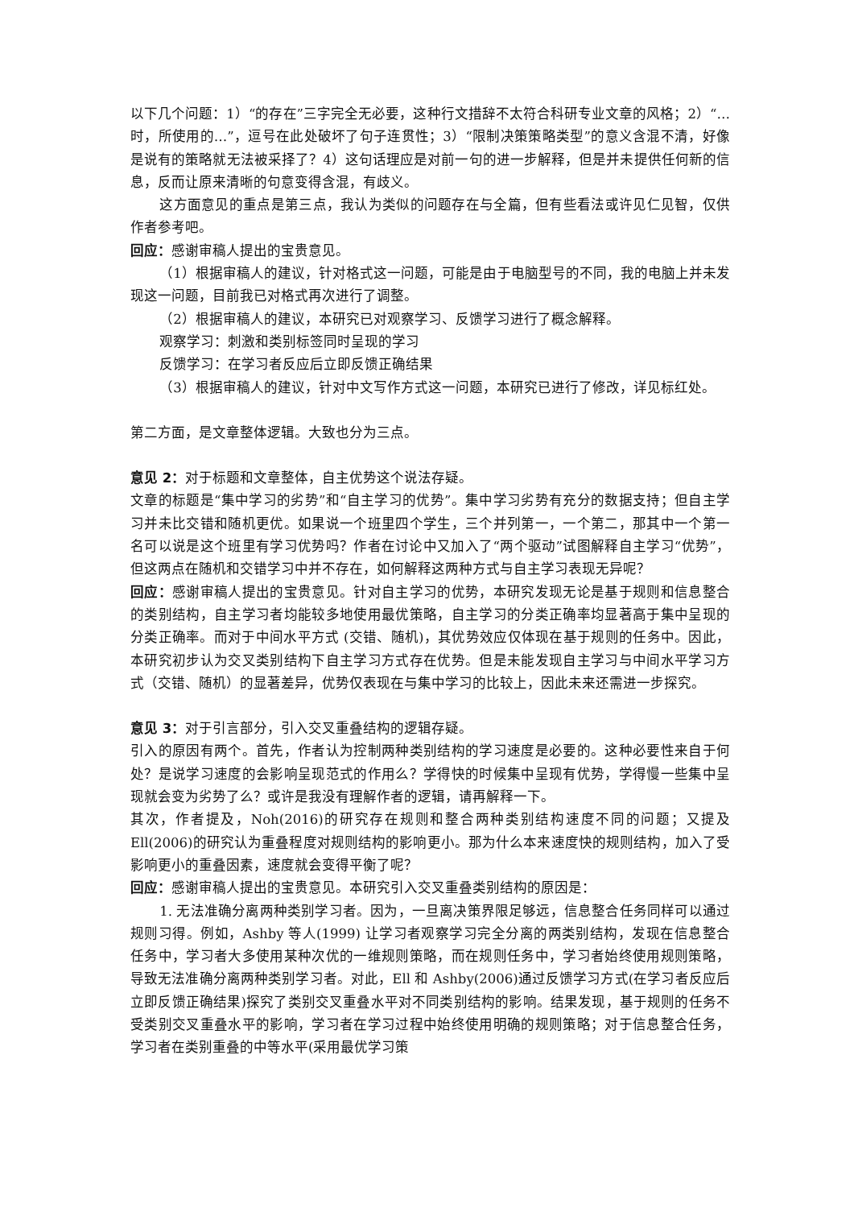以下几个问题：1）“的存在”三字完全无必要，这种行文措辞不太符合科研专业文章的风格；2）“…时，所使用的…”，逗号在此处破坏了句子连贯性；3）“限制决策策略类型”的意义含混不清，好像是说有的策略就无法被采择了？4）这句话理应是对前一句的进一步解释，但是并未提供任何新的信息，反而让原来清晰的句意变得含混，有歧义。
这方面意见的重点是第三点，我认为类似的问题存在与全篇，但有些看法或许见仁见智，仅供作者参考吧。
回应：感谢审稿人提出的宝贵意见。
（1）根据审稿人的建议，针对格式这一问题，可能是由于电脑型号的不同，我的电脑上并未发现这一问题，目前我已对格式再次进行了调整。
（2）根据审稿人的建议，本研究已对观察学习、反馈学习进行了概念解释。
观察学习：刺激和类别标签同时呈现的学习
反馈学习：在学习者反应后立即反馈正确结果
（3）根据审稿人的建议，针对中文写作方式这一问题，本研究已进行了修改，详见标红处。
第二方面，是文章整体逻辑。大致也分为三点。
意见 2：对于标题和文章整体，自主优势这个说法存疑。
文章的标题是“集中学习的劣势”和“自主学习的优势”。集中学习劣势有充分的数据支持；但自主学习并未比交错和随机更优。如果说一个班里四个学生，三个并列第一，一个第二，那其中一个第一名可以说是这个班里有学习优势吗？作者在讨论中又加入了“两个驱动”试图解释自主学习“优势”，但这两点在随机和交错学习中并不存在，如何解释这两种方式与自主学习表现无异呢？
回应：感谢审稿人提出的宝贵意见。针对自主学习的优势，本研究发现无论是基于规则和信息整合的类别结构，自主学习者均能较多地使用最优策略，自主学习的分类正确率均显著高于集中呈现的分类正确率。而对于中间水平方式 (交错、随机)，其优势效应仅体现在基于规则的任务中。因此，本研究初步认为交叉类别结构下自主学习方式存在优势。但是未能发现自主学习与中间水平学习方式（交错、随机）的显著差异，优势仅表现在与集中学习的比较上，因此未来还需进一步探究。
意见 3：对于引言部分，引入交叉重叠结构的逻辑存疑。
引入的原因有两个。首先，作者认为控制两种类别结构的学习速度是必要的。这种必要性来自于何处？是说学习速度的会影响呈现范式的作用么？学得快的时候集中呈现有优势，学得慢一些集中呈现就会变为劣势了么？或许是我没有理解作者的逻辑，请再解释一下。
其次，作者提及，Noh(2016)的研究存在规则和整合两种类别结构速度不同的问题；又提及 Ell(2006)的研究认为重叠程度对规则结构的影响更小。那为什么本来速度快的规则结构，加入了受影响更小的重叠因素，速度就会变得平衡了呢？
回应：感谢审稿人提出的宝贵意见。本研究引入交叉重叠类别结构的原因是：
1. 无法准确分离两种类别学习者。因为，一旦离决策界限足够远，信息整合任务同样可以通过规则习得。例如，Ashby 等人(1999) 让学习者观察学习完全分离的两类别结构，发现在信息整合任务中，学习者大多使用某种次优的一维规则策略，而在规则任务中，学习者始终使用规则策略，导致无法准确分离两种类别学习者。对此，Ell 和 Ashby(2006)通过反馈学习方式(在学习者反应后立即反馈正确结果)探究了类别交叉重叠水平对不同类别结构的影响。结果发现，基于规则的任务不受类别交叉重叠水平的影响，学习者在学习过程中始终使用明确的规则策略；对于信息整合任务，学习者在类别重叠的中等水平(采用最优学习策